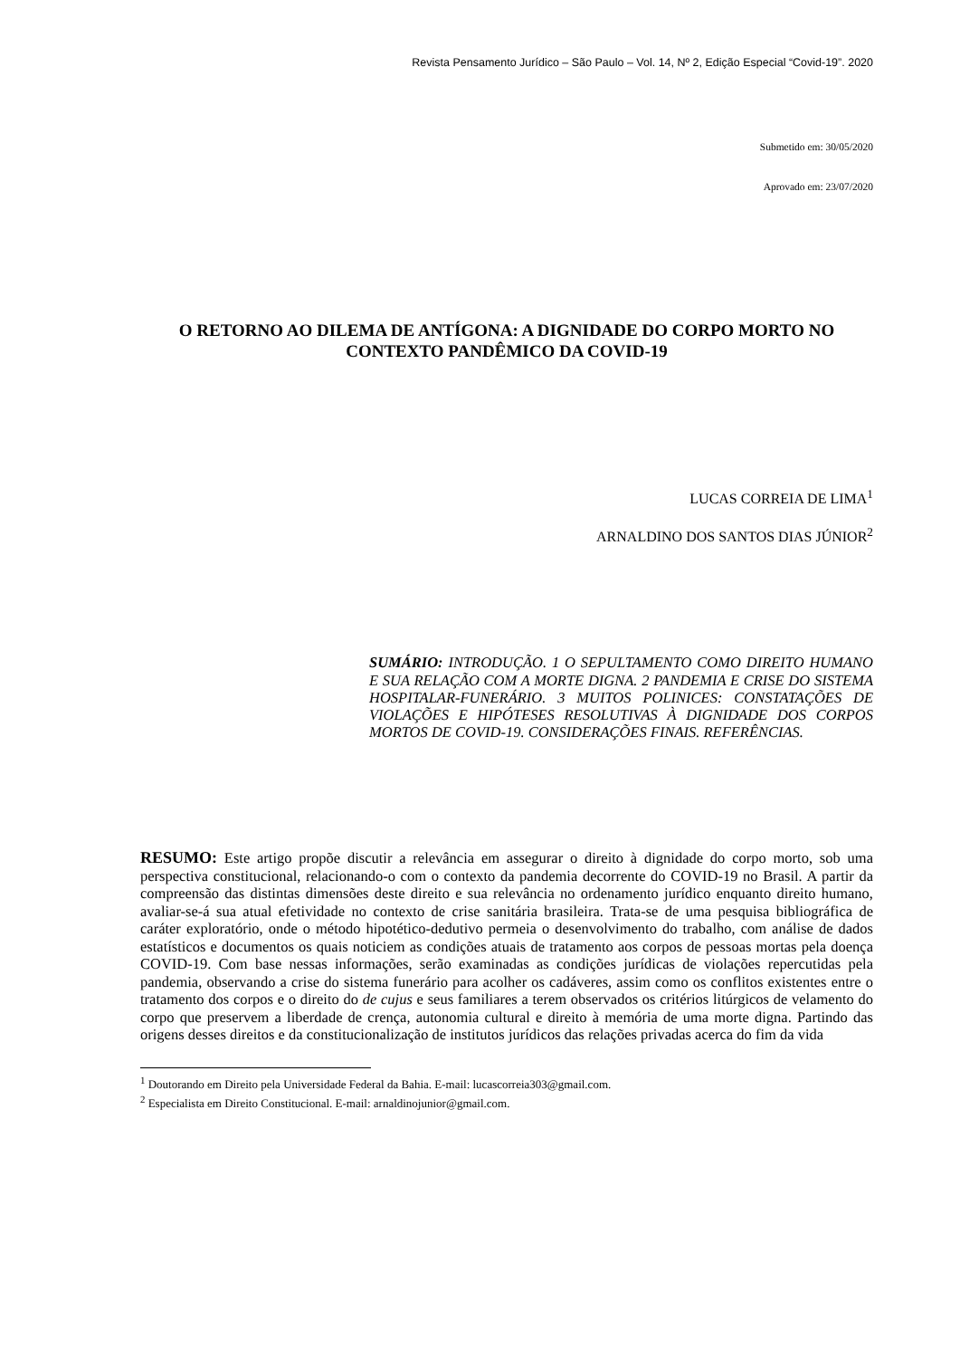Revista Pensamento Jurídico – São Paulo – Vol. 14, Nº 2, Edição Especial “Covid-19”. 2020
Submetido em: 30/05/2020
Aprovado em: 23/07/2020
O RETORNO AO DILEMA DE ANTÍGONA: A DIGNIDADE DO CORPO MORTO NO CONTEXTO PANDÊMICO DA COVID-19
LUCAS CORREIA DE LIMA<sup>1</sup>
ARNALDINO DOS SANTOS DIAS JÚNIOR<sup>2</sup>
SUMÁRIO: INTRODUÇÃO. 1 O SEPULTAMENTO COMO DIREITO HUMANO E SUA RELAÇÃO COM A MORTE DIGNA. 2 PANDEMIA E CRISE DO SISTEMA HOSPITALAR-FUNERÁRIO. 3 MUITOS POLINICES: CONSTATAÇÕES DE VIOLAÇÕES E HIPÓTESES RESOLUTIVAS À DIGNIDADE DOS CORPOS MORTOS DE COVID-19. CONSIDERAÇÕES FINAIS. REFERÊNCIAS.
RESUMO: Este artigo propõe discutir a relevância em assegurar o direito à dignidade do corpo morto, sob uma perspectiva constitucional, relacionando-o com o contexto da pandemia decorrente do COVID-19 no Brasil. A partir da compreensão das distintas dimensões deste direito e sua relevância no ordenamento jurídico enquanto direito humano, avaliar-se-á sua atual efetividade no contexto de crise sanitária brasileira. Trata-se de uma pesquisa bibliográfica de caráter exploratório, onde o método hipotético-dedutivo permeia o desenvolvimento do trabalho, com análise de dados estatísticos e documentos os quais noticiem as condições atuais de tratamento aos corpos de pessoas mortas pela doença COVID-19. Com base nessas informações, serão examinadas as condições jurídicas de violações repercutidas pela pandemia, observando a crise do sistema funerário para acolher os cadáveres, assim como os conflitos existentes entre o tratamento dos corpos e o direito do de cujus e seus familiares a terem observados os critérios litúrgicos de velamento do corpo que preservem a liberdade de crença, autonomia cultural e direito à memória de uma morte digna. Partindo das origens desses direitos e da constitucionalização de institutos jurídicos das relações privadas acerca do fim da vida
<sup>1</sup> Doutorando em Direito pela Universidade Federal da Bahia. E-mail: lucascorreia303@gmail.com.
<sup>2</sup> Especialista em Direito Constitucional. E-mail: arnaldinojunior@gmail.com.